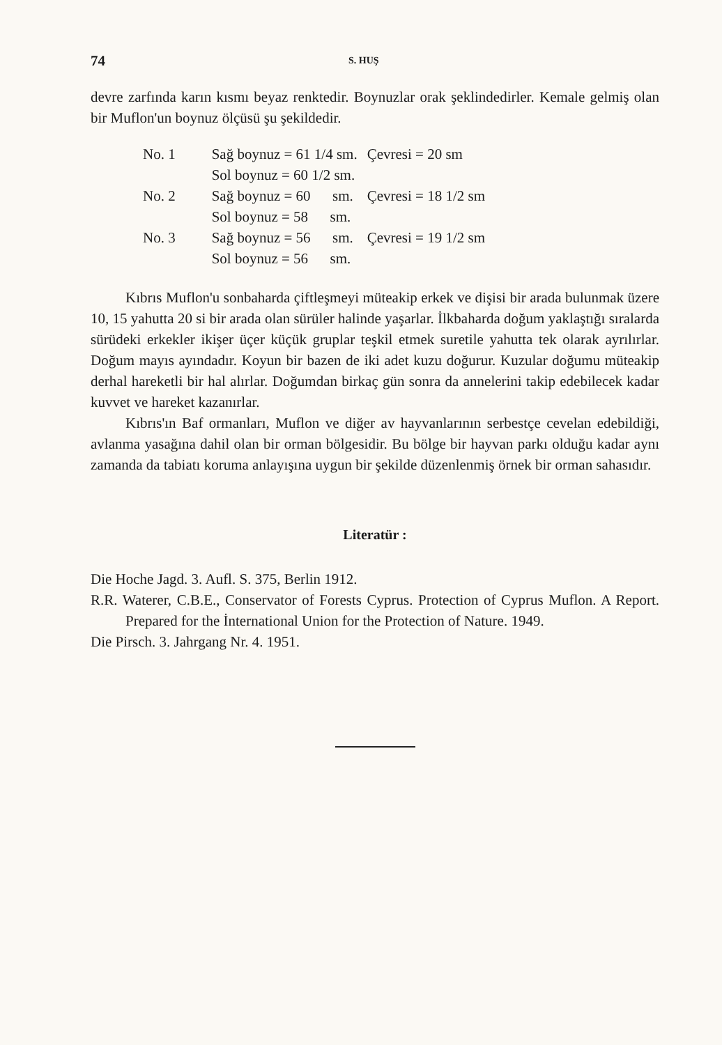74 S. HUŞ
devre zarfında karın kısmı beyaz renktedir. Boynuzlar orak şeklindedirler. Kemale gelmiş olan bir Muflon'un boynuz ölçüsü şu şekildedir.
| No. 1 | Sağ boynuz = 61 1/4 sm. | Çevresi = 20 sm |
| | Sol boynuz = 60 1/2 sm. | |
| No. 2 | Sağ boynuz = 60 sm. | Çevresi = 18 1/2 sm |
| | Sol boynuz = 58 sm. | |
| No. 3 | Sağ boynuz = 56 sm. | Çevresi = 19 1/2 sm |
| | Sol boynuz = 56 sm. | |
Kıbrıs Muflon'u sonbaharda çiftleşmeyi müteakip erkek ve dişisi bir arada bulunmak üzere 10, 15 yahutta 20 si bir arada olan sürüler halinde yaşarlar. İlkbaharda doğum yaklaştığı sıralarda sürüdeki erkekler ikişer üçer küçük gruplar teşkil etmek suretile yahutta tek olarak ayrılırlar. Doğum mayıs ayındadır. Koyun bir bazen de iki adet kuzu doğurur. Kuzular doğumu müteakip derhal hareketli bir hal alırlar. Doğumdan birkaç gün sonra da annelerini takip edebilecek kadar kuvvet ve hareket kazanırlar.
Kıbrıs'ın Baf ormanları, Muflon ve diğer av hayvanlarının serbestçe cevelan edebildiği, avlanma yasağına dahil olan bir orman bölgesidir. Bu bölge bir hayvan parkı olduğu kadar aynı zamanda da tabiatı koruma anlayışına uygun bir şekilde düzenlenmiş örnek bir orman sahasıdır.
Literatür :
Die Hoche Jagd. 3. Aufl. S. 375, Berlin 1912.
R.R. Waterer, C.B.E., Conservator of Forests Cyprus. Protection of Cyprus Muflon. A Report. Prepared for the İnternational Union for the Protection of Nature. 1949.
Die Pirsch. 3. Jahrgang Nr. 4. 1951.